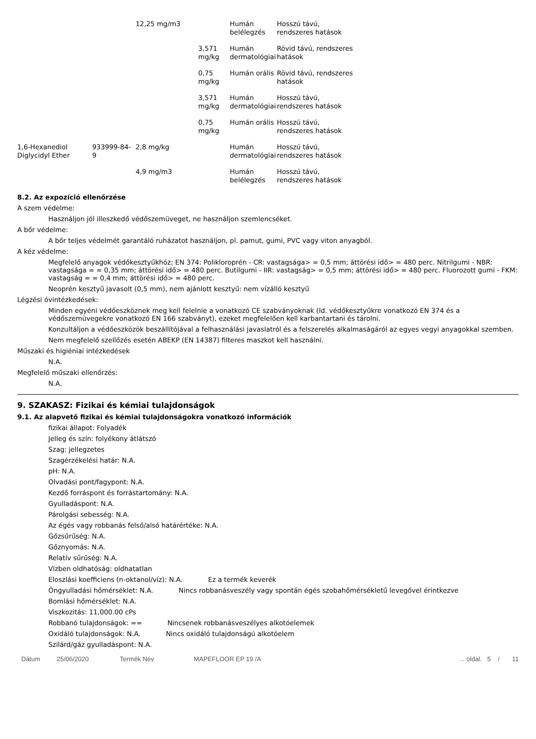| | | 12,25 mg/m3 | | Humán belélegzés | Hosszú távú, rendszeres hatások |
| | | | 3,571 mg/kg | Humán dermatológiai | Rövid távú, rendszeres hatások |
| | | | 0,75 mg/kg | Humán orális | Rövid távú, rendszeres hatások |
| | | | 3,571 mg/kg | Humán dermatológiai | Hosszú távú, rendszeres hatások |
| | | | 0,75 mg/kg | Humán orális | Hosszú távú, rendszeres hatások |
| 1,6-Hexanediol Diglycidyl Ether | 933999-84-9 | 2,8 mg/kg | | Humán dermatológiai | Hosszú távú, rendszeres hatások |
| | | 4,9 mg/m3 | | Humán belélegzés | Hosszú távú, rendszeres hatások |
8.2. Az expozíció ellenőrzése
A szem védelme:
Használjon jól illeszkedő védőszemüveget, ne használjon szemlencséket.
A bőr védelme:
A bőr teljes védelmét garantáló ruházatot használjon, pl. pamut, gumi, PVC vagy viton anyagból.
A kéz védelme:
Megfelelő anyagok védőkesztyűkhöz; EN 374: Polikloroprén - CR: vastagsága> = 0,5 mm; áttörési idő> = 480 perc. Nitrilgumi - NBR: vastagsága = = 0,35 mm; áttörési idő> = 480 perc. Butilgumi - IIR: vastagság> = 0,5 mm; áttörési idő> = 480 perc. Fluorozott gumi - FKM: vastagság = = 0,4 mm; áttörési idő> = 480 perc.
Neoprén kesztyű javasolt (0,5 mm), nem ajánlott kesztyű: nem vízálló kesztyű
Légzési óvintézkedések:
Minden egyéni védőeszköznek meg kell felelnie a vonatkozó CE szabványoknak (ld. védőkesztyűkre vonatkozó EN 374 és a védőszemüvegekre vonatkozó EN 166 szabványt), ezeket megfelelően kell karbantartani és tárolni.
Konzultáljon a védőeszközök beszállítójával a felhasználási javaslatról és a felszerelés alkalmaságáról az egyes vegyi anyagokkal szemben.
Nem megfelelő szellőzés esetén ABEKP (EN 14387) filteres maszkot kell használni.
Műszaki és higiéniai intézkedések
N.A.
Megfelelő műszaki ellenőrzés:
N.A.
9. SZAKASZ: Fizikai és kémiai tulajdonságok
9.1. Az alapvető fizikai és kémiai tulajdonságokra vonatkozó információk
fizikai állapot: Folyadék
Jelleg és szín: folyékony átlátszó
Szag: jellegzetes
Szagérzékelési határ: N.A.
pH: N.A.
Olvadási pont/fagypont: N.A.
Kezdő forráspont és forrástartomány: N.A.
Gyulladáspont: N.A.
Párolgási sebesség: N.A.
Az égés vagy robbanás felső/alsó határértéke: N.A.
Gőzsűrűség: N.A.
Gőznyomás: N.A.
Relatív sűrűség: N.A.
Vízben oldhatóság: oldhatatlan
Eloszlási koefficiens (n-oktanol/víz): N.A. Ez a termék keverék
Öngyulladási hőmérséklet: N.A. Nincs robbanásveszély vagy spontán égés szobahőmérsékletű levegővel érintkezve
Bomlási hőmérséklet: N.A.
Viszkozitás: 11,000.00 cPs
Robbanó tulajdonságok: == Nincsenek robbanásveszélyes alkotóelemek
Oxidáló tulajdonságok: N.A. Nincs oxidáló tulajdonságú alkotóelem
Szilárd/gáz gyulladáspont: N.A.
Dátum 25/06/2020 Termék Név MAPEFLOOR EP 19 /A... oldal. 5 / 11